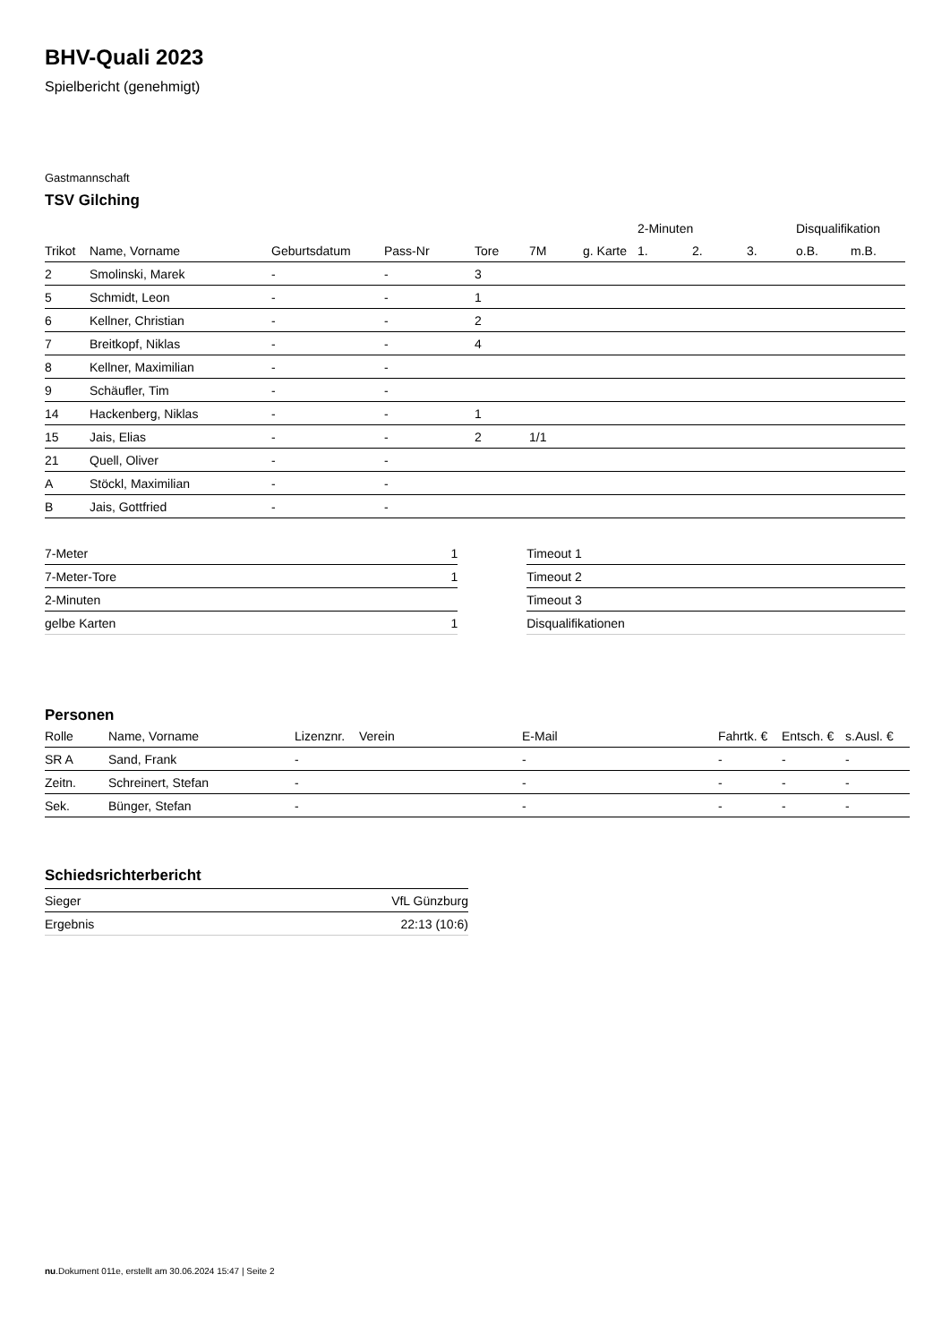BHV-Quali 2023
Spielbericht (genehmigt)
Gastmannschaft
TSV Gilching
| | | | | | | | 2-Minuten | | | Disqualifikation | |
| --- | --- | --- | --- | --- | --- | --- | --- | --- | --- | --- | --- |
| Trikot | Name, Vorname | Geburtsdatum | Pass-Nr | Tore | 7M | g. Karte | 1. | 2. | 3. | o.B. | m.B. |
| 2 | Smolinski, Marek | - | - | 3 | | | | | | | |
| 5 | Schmidt, Leon | - | - | 1 | | | | | | | |
| 6 | Kellner, Christian | - | - | 2 | | | | | | | |
| 7 | Breitkopf, Niklas | - | - | 4 | | | | | | | |
| 8 | Kellner, Maximilian | - | - | | | | | | | | |
| 9 | Schäufler, Tim | - | - | | | | | | | | |
| 14 | Hackenberg, Niklas | - | - | 1 | | | | | | | |
| 15 | Jais, Elias | - | - | 2 | 1/1 | | | | | | |
| 21 | Quell, Oliver | - | - | | | | | | | | |
| A | Stöckl, Maximilian | - | - | | | | | | | | |
| B | Jais, Gottfried | - | - | | | | | | | | |
| 7-Meter | 1 |
| 7-Meter-Tore | 1 |
| 2-Minuten | |
| gelbe Karten | 1 |
| Timeout 1 |
| Timeout 2 |
| Timeout 3 |
| Disqualifikationen |
Personen
| Rolle | Name, Vorname | Lizenznr. | Verein | E-Mail | Fahrtk. € | Entsch. € | s.Ausl. € |
| --- | --- | --- | --- | --- | --- | --- | --- |
| SR A | Sand, Frank | - | | - | - | - | - |
| Zeitn. | Schreinert, Stefan | - | | - | - | - | - |
| Sek. | Bünger, Stefan | - | | - | - | - | - |
Schiedsrichterbericht
| Sieger | VfL Günzburg |
| Ergebnis | 22:13 (10:6) |
nu.Dokument 011e, erstellt am 30.06.2024 15:47 | Seite 2